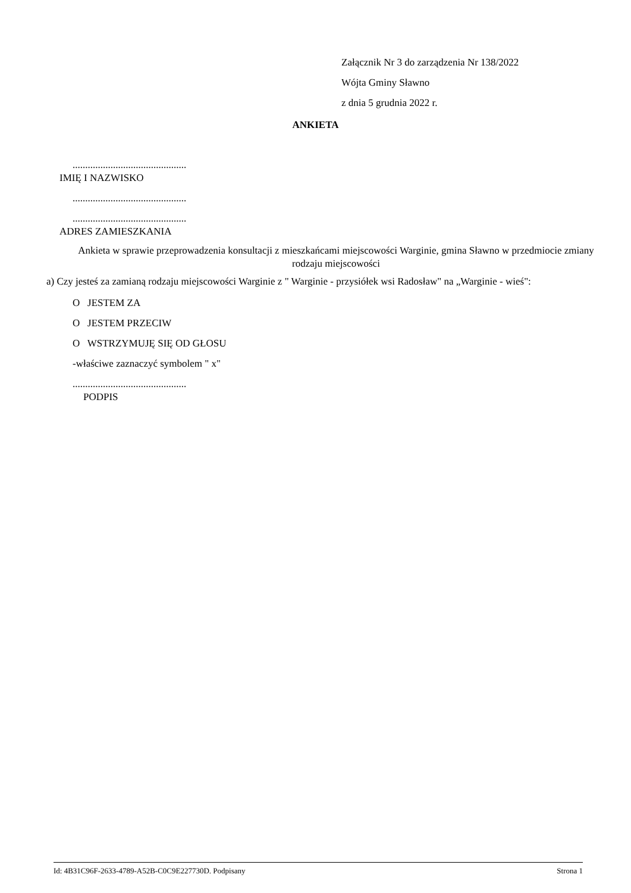Załącznik Nr 3 do zarządzenia Nr 138/2022
Wójta Gminy Sławno
z dnia 5 grudnia 2022 r.
ANKIETA
.............................................
IMIĘ I NAZWISKO
.............................................
.............................................
ADRES ZAMIESZKANIA
Ankieta w sprawie przeprowadzenia konsultacji z mieszkańcami miejscowości Warginie, gmina Sławno w przedmiocie zmiany rodzaju miejscowości
a) Czy jesteś za zamianą rodzaju miejscowości Warginie z " Warginie - przysiółek wsi Radosław" na „Warginie - wieś":
O JESTEM ZA
O JESTEM PRZECIW
O WSTRZYMUJĘ SIĘ OD GŁOSU
-właściwe zaznaczyć symbolem " x"
.............................................
PODPIS
Id: 4B31C96F-2633-4789-A52B-C0C9E227730D. Podpisany Strona 1